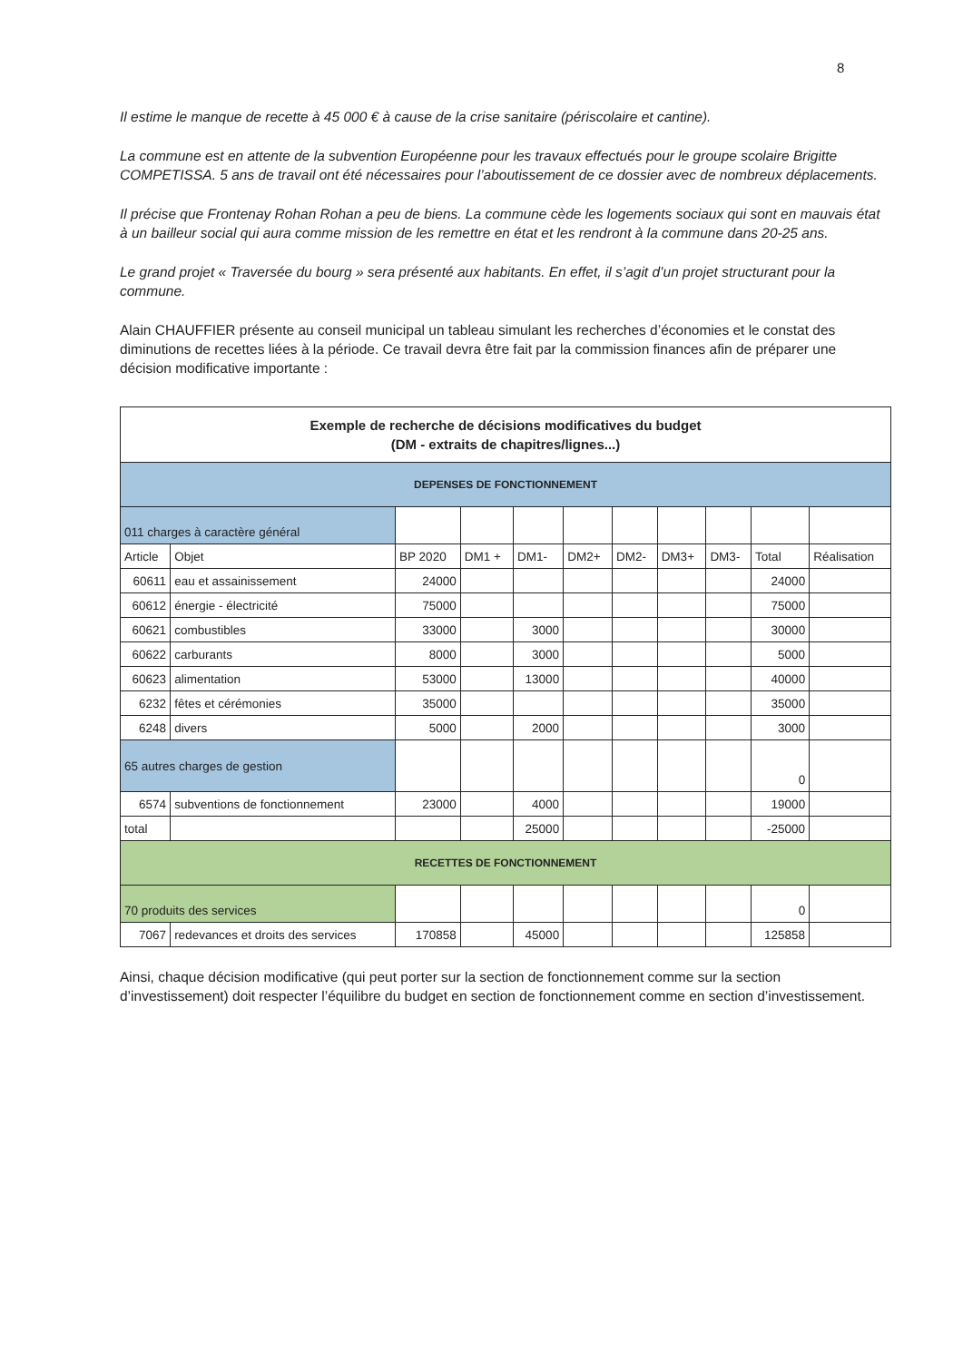8
Il estime le manque de recette à 45 000 € à cause de la crise sanitaire (périscolaire et cantine).
La commune est en attente de la subvention Européenne pour les travaux effectués pour le groupe scolaire Brigitte COMPETISSA. 5 ans de travail ont été nécessaires pour l’aboutissement de ce dossier avec de nombreux déplacements.
Il précise que Frontenay Rohan Rohan a peu de biens. La commune cède les logements sociaux qui sont en mauvais état à un bailleur social qui aura comme mission de les remettre en état et les rendront à la commune dans 20-25 ans.
Le grand projet « Traversée du bourg » sera présenté aux habitants. En effet, il s’agit d’un projet structurant pour la commune.
Alain CHAUFFIER présente au conseil municipal un tableau simulant les recherches d’économies et le constat des diminutions de recettes liées à la période. Ce travail devra être fait par la commission finances afin de préparer une décision modificative importante :
| Exemple de recherche de décisions modificatives du budget (DM - extraits de chapitres/lignes...) | | | | | | | | | | |
| DEPENSES DE FONCTIONNEMENT | | | | | | | | | | |
| 011 charges à caractère général | | | | | | | | | | |
| Article | Objet | BP 2020 | DM1 + | DM1- | DM2+ | DM2- | DM3+ | DM3- | Total | Réalisation |
| 60611 | eau et assainissement | 24000 | | | | | | | 24000 | |
| 60612 | énergie - électricité | 75000 | | | | | | | 75000 | |
| 60621 | combustibles | 33000 | | 3000 | | | | | 30000 | |
| 60622 | carburants | 8000 | | 3000 | | | | | 5000 | |
| 60623 | alimentation | 53000 | | 13000 | | | | | 40000 | |
| 6232 | fêtes et cérémonies | 35000 | | | | | | | 35000 | |
| 6248 | divers | 5000 | | 2000 | | | | | 3000 | |
| 65 autres charges de gestion | | | | | | | | | 0 | |
| 6574 | subventions de fonctionnement | 23000 | | 4000 | | | | | 19000 | |
| total | | | | 25000 | | | | | -25000 | |
| RECETTES DE FONCTIONNEMENT | | | | | | | | | | |
| 70 produits des services | | | | | | | | | 0 | |
| 7067 | redevances et droits des services | 170858 | | 45000 | | | | | 125858 | |
Ainsi, chaque décision modificative (qui peut porter sur la section de fonctionnement comme sur la section d’investissement) doit respecter l’équilibre du budget en section de fonctionnement comme en section d’investissement.